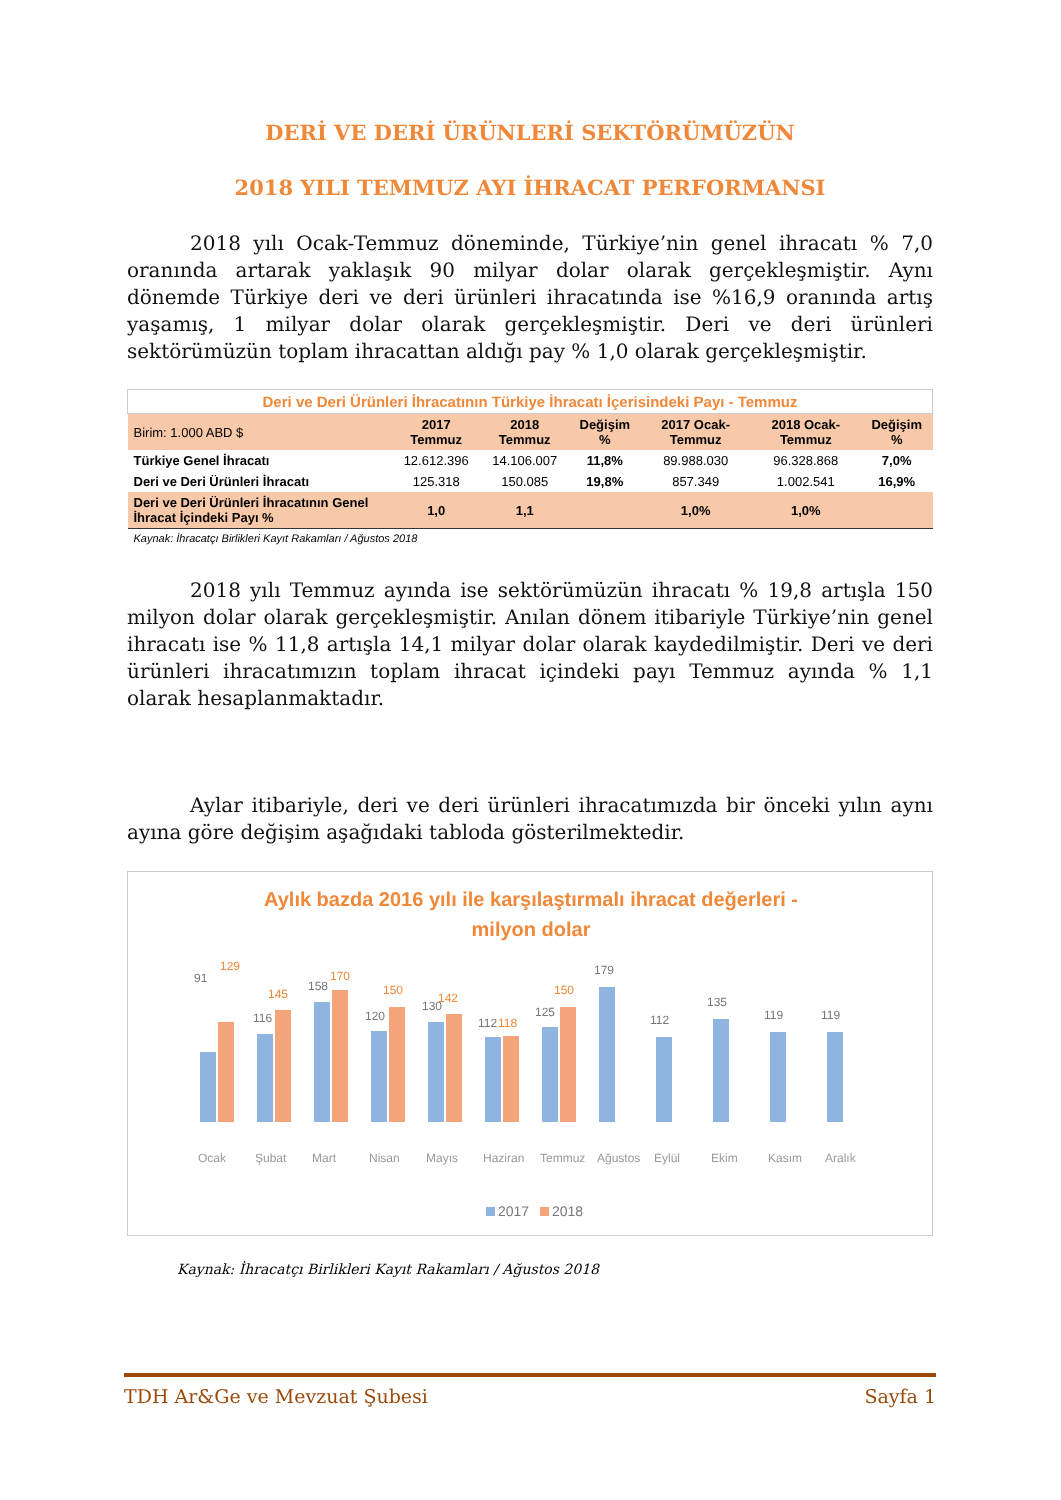DERİ VE DERİ ÜRÜNLERİ SEKTÖRÜMÜZÜN
2018 YILI TEMMUZ AYI İHRACAT PERFORMANSI
2018 yılı Ocak-Temmuz döneminde, Türkiye’nin genel ihracatı % 7,0 oranında artarak yaklaşık 90 milyar dolar olarak gerçekleşmiştir. Aynı dönemde Türkiye deri ve deri ürünleri ihracatında ise %16,9 oranında artış yaşamış, 1 milyar dolar olarak gerçekleşmiştir. Deri ve deri ürünleri sektörümüzün toplam ihracattan aldığı pay % 1,0 olarak gerçekleşmiştir.
| Deri ve Deri Ürünleri İhracatının Türkiye İhracatı İçerisindeki Payı - Temmuz | | | | | | |
| Birim: 1.000 ABD $ | 2017 Temmuz | 2018 Temmuz | Değişim % | 2017 Ocak-Temmuz | 2018 Ocak-Temmuz | Değişim % |
| Türkiye Genel İhracatı | 12.612.396 | 14.106.007 | 11,8% | 89.988.030 | 96.328.868 | 7,0% |
| Deri ve Deri Ürünleri İhracatı | 125.318 | 150.085 | 19,8% | 857.349 | 1.002.541 | 16,9% |
| Deri ve Deri Ürünleri İhracatının Genel İhracat İçindeki Payı % | 1,0 | 1,1 | | 1,0% | 1,0% | |
| Kaynak: İhracatçı Birlikleri Kayıt Rakamları / Ağustos 2018 | | | | | | |
2018 yılı Temmuz ayında ise sektörümüzün ihracatı % 19,8 artışla 150 milyon dolar olarak gerçekleşmiştir. Anılan dönem itibariyle Türkiye’nin genel ihracatı ise % 11,8 artışla 14,1 milyar dolar olarak kaydedilmiştir. Deri ve deri ürünleri ihracatımızın toplam ihracat içindeki payı Temmuz ayında % 1,1 olarak hesaplanmaktadır.
Aylar itibariyle, deri ve deri ürünleri ihracatımızda bir önceki yılın aynı ayına göre değişim aşağıdaki tabloda gösterilmektedir.
Aylık bazda 2016 yılı ile karşılaştırmalı ihracat değerleri -
milyon dolar
91
129
116
145
158
170
120
150
130
142
112
118
125
150
179
112
135
119
119
Ocak
Şubat
Mart
Nisan
Mayıs
Haziran
Temmuz
Ağustos
Eylül
Ekim
Kasım
Aralık
2017
2018
Kaynak: İhracatçı Birlikleri Kayıt Rakamları / Ağustos 2018
TDH Ar&Ge ve Mevzuat Şubesi Sayfa 1